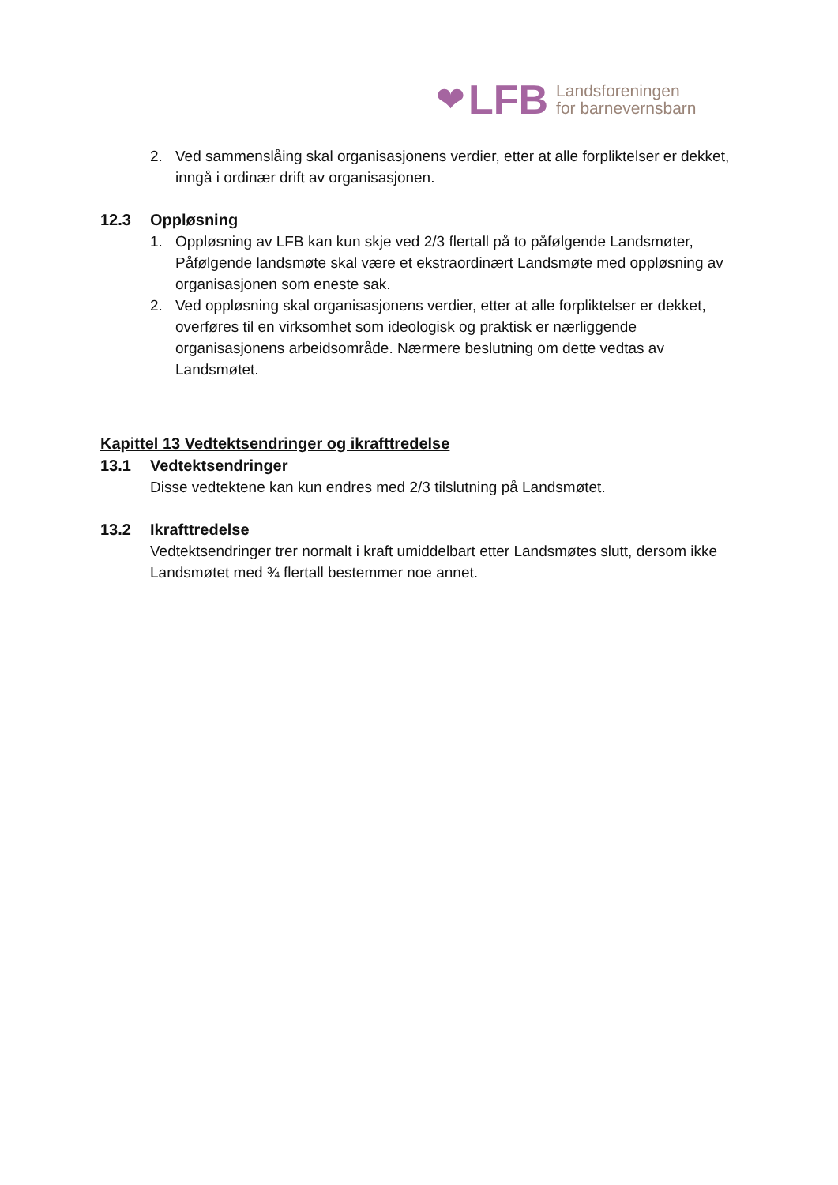❤ LFB Landsforeningen
for barnevernsbarn
2. Ved sammenslåing skal organisasjonens verdier, etter at alle forpliktelser er dekket, inngå i ordinær drift av organisasjonen.
12.3 Oppløsning
1. Oppløsning av LFB kan kun skje ved 2/3 flertall på to påfølgende Landsmøter, Påfølgende landsmøte skal være et ekstraordinært Landsmøte med oppløsning av organisasjonen som eneste sak.
2. Ved oppløsning skal organisasjonens verdier, etter at alle forpliktelser er dekket, overføres til en virksomhet som ideologisk og praktisk er nærliggende organisasjonens arbeidsområde. Nærmere beslutning om dette vedtas av Landsmøtet.
Kapittel 13 Vedtektsendringer og ikrafttredelse
13.1 Vedtektsendringer
Disse vedtektene kan kun endres med 2/3 tilslutning på Landsmøtet.
13.2 Ikrafttredelse
Vedtektsendringer trer normalt i kraft umiddelbart etter Landsmøtes slutt, dersom ikke Landsmøtet med ¾ flertall bestemmer noe annet.